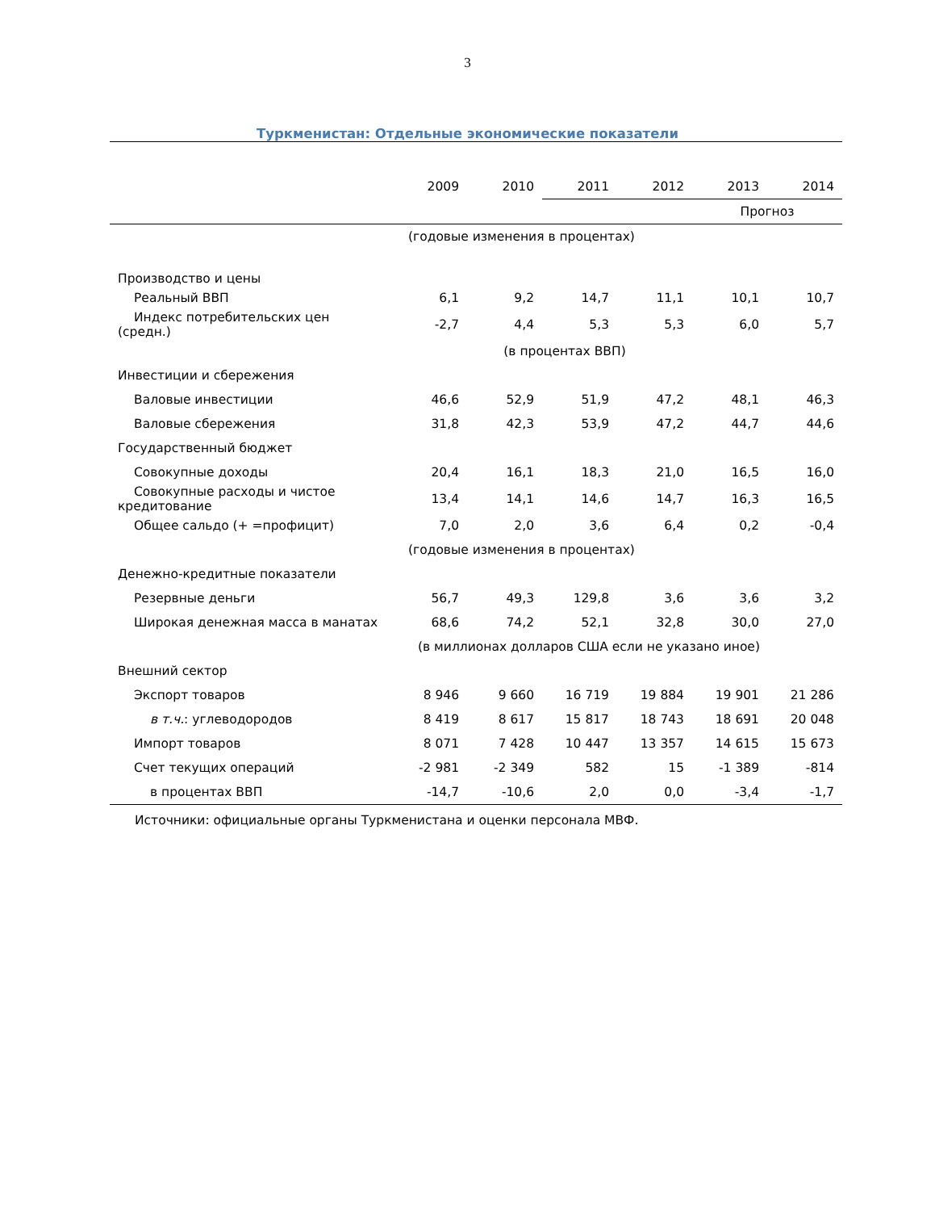3
Туркменистан: Отдельные экономические показатели
| | 2009 | 2010 | 2011 | 2012 | 2013 | 2014 |
| --- | --- | --- | --- | --- | --- | --- |
| | | | | | Прогноз | |
| | (годовые изменения в процентах) | | | | | |
| Производство и цены | | | | | | |
| Реальный ВВП | 6,1 | 9,2 | 14,7 | 11,1 | 10,1 | 10,7 |
| Индекс потребительских цен (средн.) | -2,7 | 4,4 | 5,3 | 5,3 | 6,0 | 5,7 |
| | (в процентах ВВП) | | | | | |
| Инвестиции и сбережения | | | | | | |
| Валовые инвестиции | 46,6 | 52,9 | 51,9 | 47,2 | 48,1 | 46,3 |
| Валовые сбережения | 31,8 | 42,3 | 53,9 | 47,2 | 44,7 | 44,6 |
| Государственный бюджет | | | | | | |
| Совокупные доходы | 20,4 | 16,1 | 18,3 | 21,0 | 16,5 | 16,0 |
| Совокупные расходы и чистое кредитование | 13,4 | 14,1 | 14,6 | 14,7 | 16,3 | 16,5 |
| Общее сальдо (+ =профицит) | 7,0 | 2,0 | 3,6 | 6,4 | 0,2 | -0,4 |
| | (годовые изменения в процентах) | | | | | |
| Денежно-кредитные показатели | | | | | | |
| Резервные деньги | 56,7 | 49,3 | 129,8 | 3,6 | 3,6 | 3,2 |
| Широкая денежная масса в манатах | 68,6 | 74,2 | 52,1 | 32,8 | 30,0 | 27,0 |
| | (в миллионах долларов США если не указано иное) | | | | | |
| Внешний сектор | | | | | | |
| Экспорт товаров | 8 946 | 9 660 | 16 719 | 19 884 | 19 901 | 21 286 |
| в т.ч. : углеводородов | 8 419 | 8 617 | 15 817 | 18 743 | 18 691 | 20 048 |
| Импорт товаров | 8 071 | 7 428 | 10 447 | 13 357 | 14 615 | 15 673 |
| Счет текущих операций | -2 981 | -2 349 | 582 | 15 | -1 389 | -814 |
| в процентах ВВП | -14,7 | -10,6 | 2,0 | 0,0 | -3,4 | -1,7 |
Источники: официальные органы Туркменистана и оценки персонала МВФ.